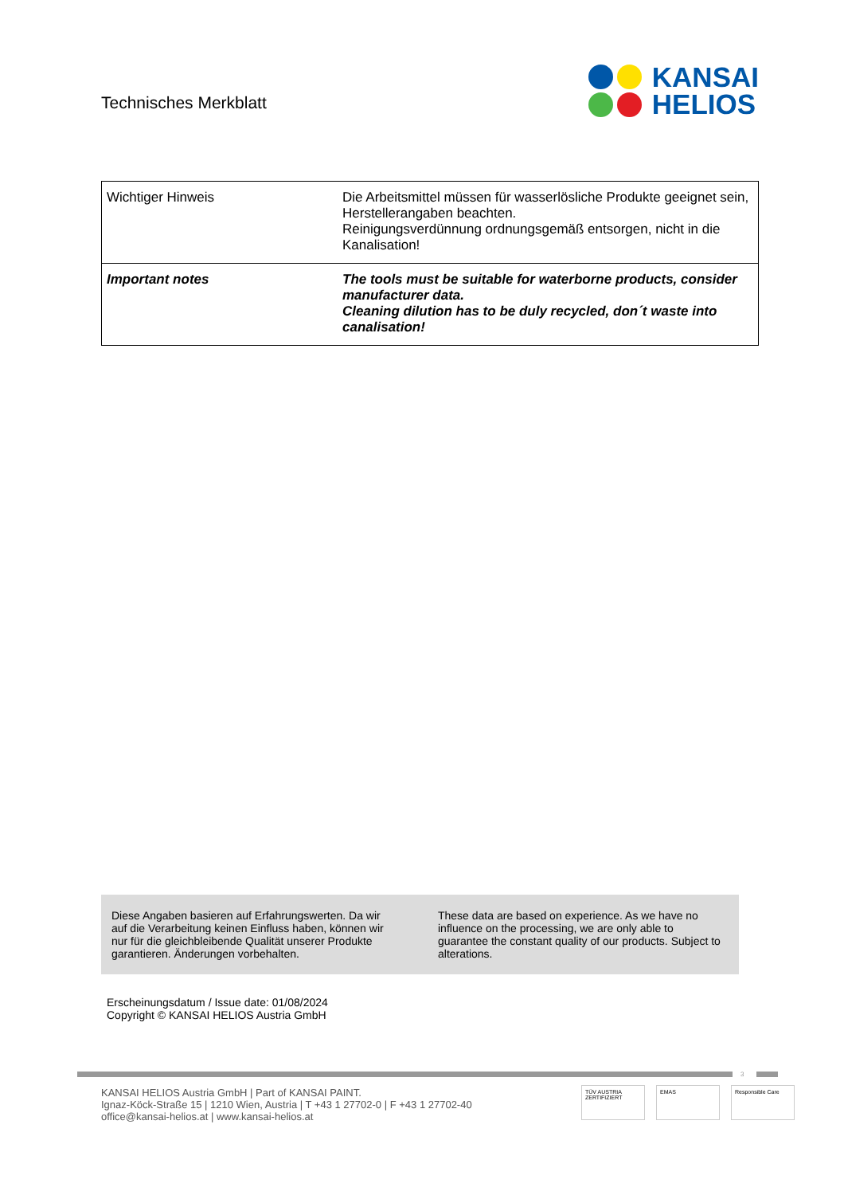Technisches Merkblatt
KANSAI
HELIOS
| Wichtiger Hinweis | Die Arbeitsmittel müssen für wasserlösliche Produkte geeignet sein, Herstellerangaben beachten. Reinigungsverdünnung ordnungsgemäß entsorgen, nicht in die Kanalisation! |
| Important notes | The tools must be suitable for waterborne products, consider manufacturer data. Cleaning dilution has to be duly recycled, don´t waste into canalisation! |
Diese Angaben basieren auf Erfahrungswerten. Da wir auf die Verarbeitung keinen Einfluss haben, können wir nur für die gleichbleibende Qualität unserer Produkte garantieren. Änderungen vorbehalten.
These data are based on experience. As we have no influence on the processing, we are only able to guarantee the constant quality of our products. Subject to alterations.
Erscheinungsdatum / Issue date: 01/08/2024
Copyright © KANSAI HELIOS Austria GmbH
3
KANSAI HELIOS Austria GmbH | Part of KANSAI PAINT.
Ignaz-Köck-Straße 15 | 1210 Wien, Austria | T +43 1 27702-0 | F +43 1 27702-40
office@kansai-helios.at | www.kansai-helios.at
TÜV AUSTRIA ZERTIFIZIERT
EMAS Responsible Care